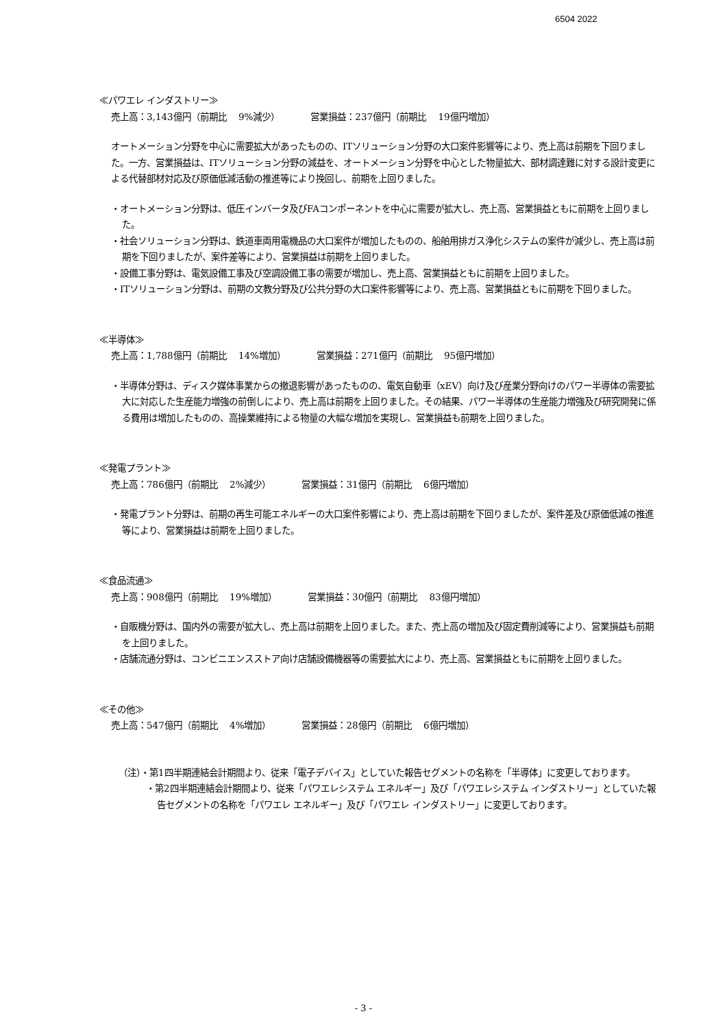6504 2022
≪パワエレ インダストリー≫
売上高：3,143億円（前期比　 9%減少）　　　　営業損益：237億円（前期比　 19億円増加）
オートメーション分野を中心に需要拡大があったものの、ITソリューション分野の大口案件影響等により、売上高は前期を下回りました。一方、営業損益は、ITソリューション分野の減益を、オートメーション分野を中心とした物量拡大、部材調達難に対する設計変更による代替部材対応及び原価低減活動の推進等により挽回し、前期を上回りました。
・オートメーション分野は、低圧インバータ及びFAコンポーネントを中心に需要が拡大し、売上高、営業損益ともに前期を上回りました。
・社会ソリューション分野は、鉄道車両用電機品の大口案件が増加したものの、船舶用排ガス浄化システムの案件が減少し、売上高は前期を下回りましたが、案件差等により、営業損益は前期を上回りました。
・設備工事分野は、電気設備工事及び空調設備工事の需要が増加し、売上高、営業損益ともに前期を上回りました。
・ITソリューション分野は、前期の文教分野及び公共分野の大口案件影響等により、売上高、営業損益ともに前期を下回りました。
≪半導体≫
売上高：1,788億円（前期比　 14%増加）　　　　営業損益：271億円（前期比　 95億円増加）
・半導体分野は、ディスク媒体事業からの撤退影響があったものの、電気自動車（xEV）向け及び産業分野向けのパワー半導体の需要拡大に対応した生産能力増強の前倒しにより、売上高は前期を上回りました。その結果、パワー半導体の生産能力増強及び研究開発に係る費用は増加したものの、高操業維持による物量の大幅な増加を実現し、営業損益も前期を上回りました。
≪発電プラント≫
売上高：786億円（前期比　 2%減少）　　　　営業損益：31億円（前期比　 6億円増加）
・発電プラント分野は、前期の再生可能エネルギーの大口案件影響により、売上高は前期を下回りましたが、案件差及び原価低減の推進等により、営業損益は前期を上回りました。
≪食品流通≫
売上高：908億円（前期比　 19%増加）　　　　営業損益：30億円（前期比　 83億円増加）
・自販機分野は、国内外の需要が拡大し、売上高は前期を上回りました。また、売上高の増加及び固定費削減等により、営業損益も前期を上回りました。
・店舗流通分野は、コンビニエンスストア向け店舗設備機器等の需要拡大により、売上高、営業損益ともに前期を上回りました。
≪その他≫
売上高：547億円（前期比　 4%増加）　　　　営業損益：28億円（前期比　 6億円増加）
（注）・第1四半期連結会計期間より、従来「電子デバイス」としていた報告セグメントの名称を「半導体」に変更しております。
・第2四半期連結会計期間より、従来「パワエレシステム エネルギー」及び「パワエレシステム インダストリー」としていた報告セグメントの名称を「パワエレ エネルギー」及び「パワエレ インダストリー」に変更しております。
- 3 -